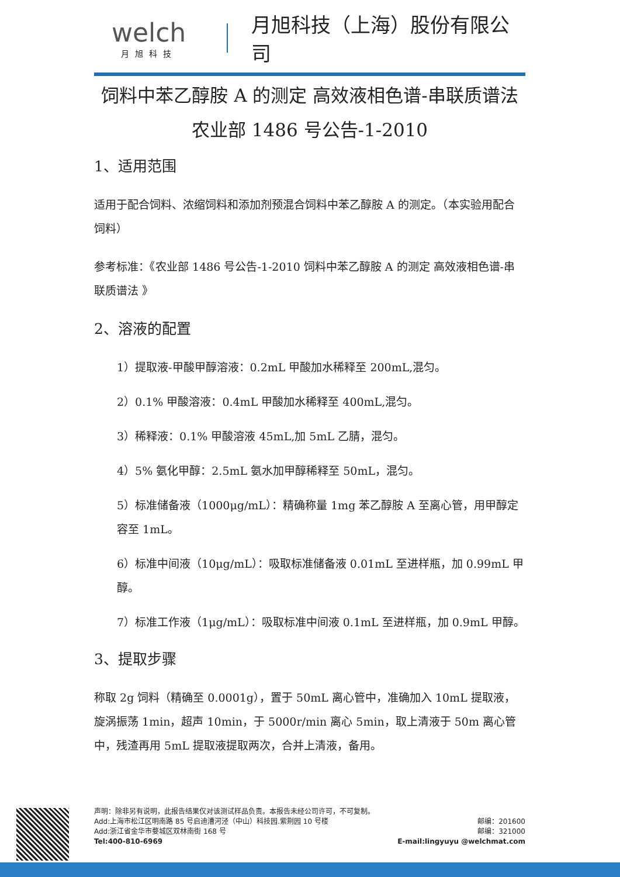welch
月旭科技
月旭科技（上海）股份有限公司
饲料中苯乙醇胺 A 的测定 高效液相色谱-串联质谱法
农业部 1486 号公告-1-2010
1、适用范围
适用于配合饲料、浓缩饲料和添加剂预混合饲料中苯乙醇胺 A 的测定。（本实验用配合饲料）
参考标准：《农业部 1486 号公告-1-2010 饲料中苯乙醇胺 A 的测定 高效液相色谱-串联质谱法 》
2、溶液的配置
1）提取液-甲酸甲醇溶液：0.2mL 甲酸加水稀释至 200mL,混匀。
2）0.1% 甲酸溶液：0.4mL 甲酸加水稀释至 400mL,混匀。
3）稀释液：0.1% 甲酸溶液 45mL,加 5mL 乙腈，混匀。
4）5% 氨化甲醇：2.5mL 氨水加甲醇稀释至 50mL，混匀。
5）标准储备液（1000μg/mL）：精确称量 1mg 苯乙醇胺 A 至离心管，用甲醇定容至 1mL。
6）标准中间液（10μg/mL）：吸取标准储备液 0.01mL 至进样瓶，加 0.99mL 甲醇。
7）标准工作液（1μg/mL）：吸取标准中间液 0.1mL 至进样瓶，加 0.9mL 甲醇。
3、提取步骤
称取 2g 饲料（精确至 0.0001g），置于 50mL 离心管中，准确加入 10mL 提取液，旋涡振荡 1min，超声 10min，于 5000r/min 离心 5min，取上清液于 50m 离心管中，残渣再用 5mL 提取液提取两次，合并上清液，备用。
声明：除非另有说明，此报告结果仅对该测试样品负责。本报告未经公司许可，不可复制。
Add:上海市松江区明南路 85 号启迪漕河泾（中山）科技园.紫荆园 10 号楼 邮编：201600
Add:浙江省金华市婺城区双林南街 168 号 邮编：321000
Tel:400-810-6969 E-mail:lingyuyu @welchmat.com